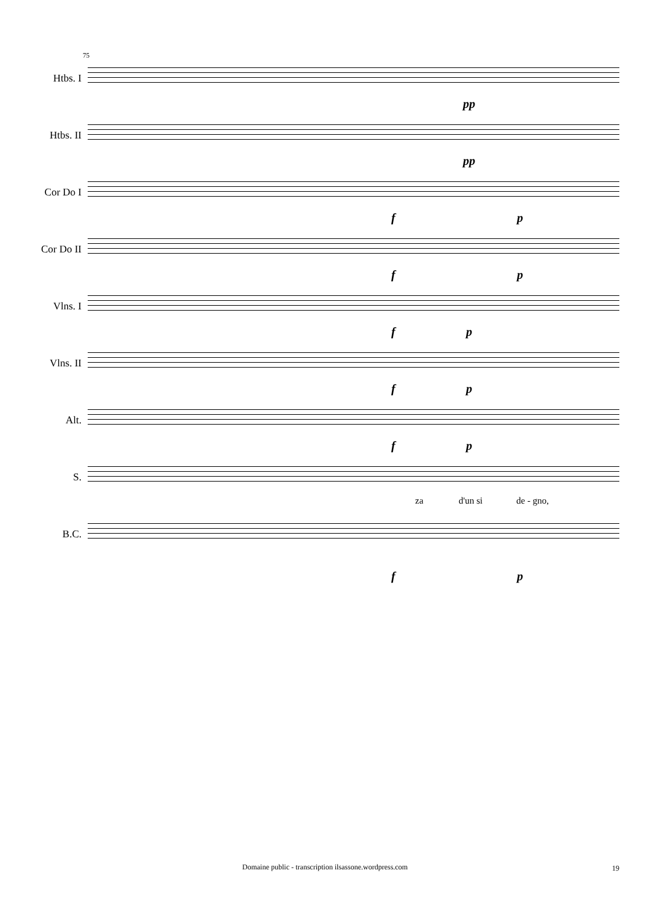75
Htbs. I
pp
Htbs. II
pp
Cor Do I
f p
Cor Do II
f p
Vlns. I
f p
Vlns. II
f p
Alt.
f p
S.
za d'un si de - gno,
B.C.
f p
Domaine public - transcription ilsassone.wordpress.com 19